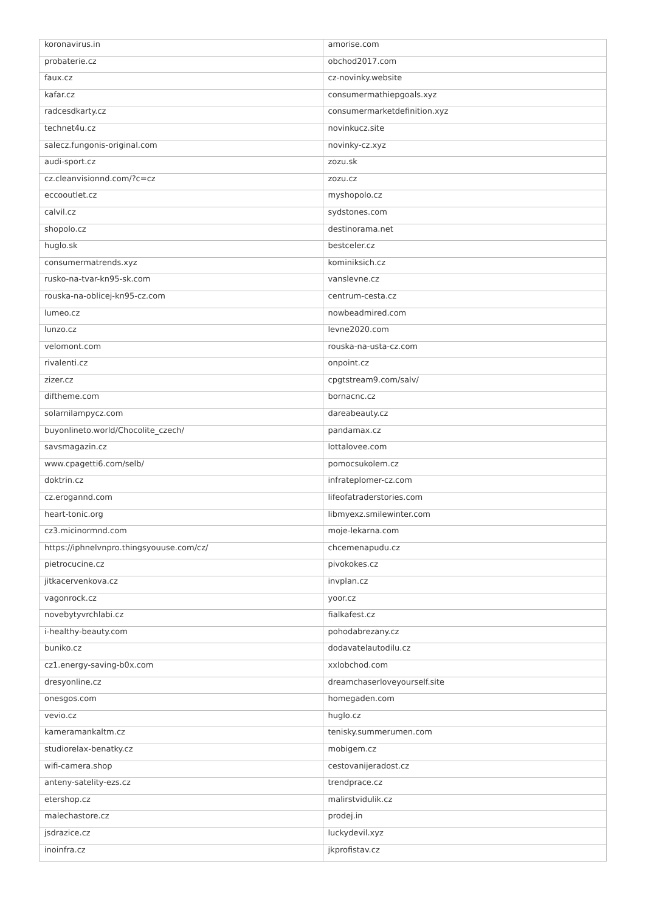| koronavirus.in | amorise.com |
| probaterie.cz | obchod2017.com |
| faux.cz | cz-novinky.website |
| kafar.cz | consumermathiepgoals.xyz |
| radcesdkarty.cz | consumermarketdefinition.xyz |
| technet4u.cz | novinkucz.site |
| salecz.fungonis-original.com | novinky-cz.xyz |
| audi-sport.cz | zozu.sk |
| cz.cleanvisionnd.com/?c=cz | zozu.cz |
| eccooutlet.cz | myshopolo.cz |
| calvil.cz | sydstones.com |
| shopolo.cz | destinorama.net |
| huglo.sk | bestceler.cz |
| consumermatrends.xyz | kominiksich.cz |
| rusko-na-tvar-kn95-sk.com | vanslevne.cz |
| rouska-na-oblicej-kn95-cz.com | centrum-cesta.cz |
| lumeo.cz | nowbeadmired.com |
| lunzo.cz | levne2020.com |
| velomont.com | rouska-na-usta-cz.com |
| rivalenti.cz | onpoint.cz |
| zizer.cz | cpgtstream9.com/salv/ |
| diftheme.com | bornacnc.cz |
| solarnilampycz.com | dareabeauty.cz |
| buyonlineto.world/Chocolite_czech/ | pandamax.cz |
| savsmagazin.cz | lottalovee.com |
| www.cpagetti6.com/selb/ | pomocsukolem.cz |
| doktrin.cz | infrateplomer-cz.com |
| cz.erogannd.com | lifeofatraderstories.com |
| heart-tonic.org | libmyexz.smilewinter.com |
| cz3.micinormnd.com | moje-lekarna.com |
| https://iphnelvnpro.thingsyouuse.com/cz/ | chcemenapudu.cz |
| pietrocucine.cz | pivokokes.cz |
| jitkacervenkova.cz | invplan.cz |
| vagonrock.cz | yoor.cz |
| novebytyvrchlabi.cz | fialkafest.cz |
| i-healthy-beauty.com | pohodabrezany.cz |
| buniko.cz | dodavatelautodilu.cz |
| cz1.energy-saving-b0x.com | xxlobchod.com |
| dresyonline.cz | dreamchaserloveyourself.site |
| onesgos.com | homegaden.com |
| vevio.cz | huglo.cz |
| kameramankaltm.cz | tenisky.summerumen.com |
| studiorelax-benatky.cz | mobigem.cz |
| wifi-camera.shop | cestovanijeradost.cz |
| anteny-satelity-ezs.cz | trendprace.cz |
| etershop.cz | malirstvidulik.cz |
| malechastore.cz | prodej.in |
| jsdrazice.cz | luckydevil.xyz |
| inoinfra.cz | jkprofistav.cz |